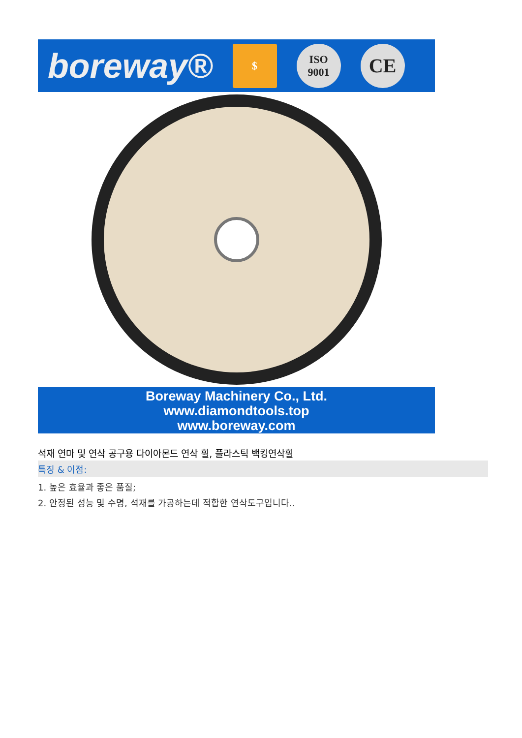boreway®
$
ISO
9001
CE
Boreway Machinery Co., Ltd.
www.diamondtools.top
www.boreway.com
석재 연마 및 연삭 공구용 다이아몬드 연삭 휠, 플라스틱 백킹연삭휠
특징 & 이점:
1. 높은 효율과 좋은 품질;
2. 안정된 성능 및 수명, 석재를 가공하는데 적합한 연삭도구입니다..